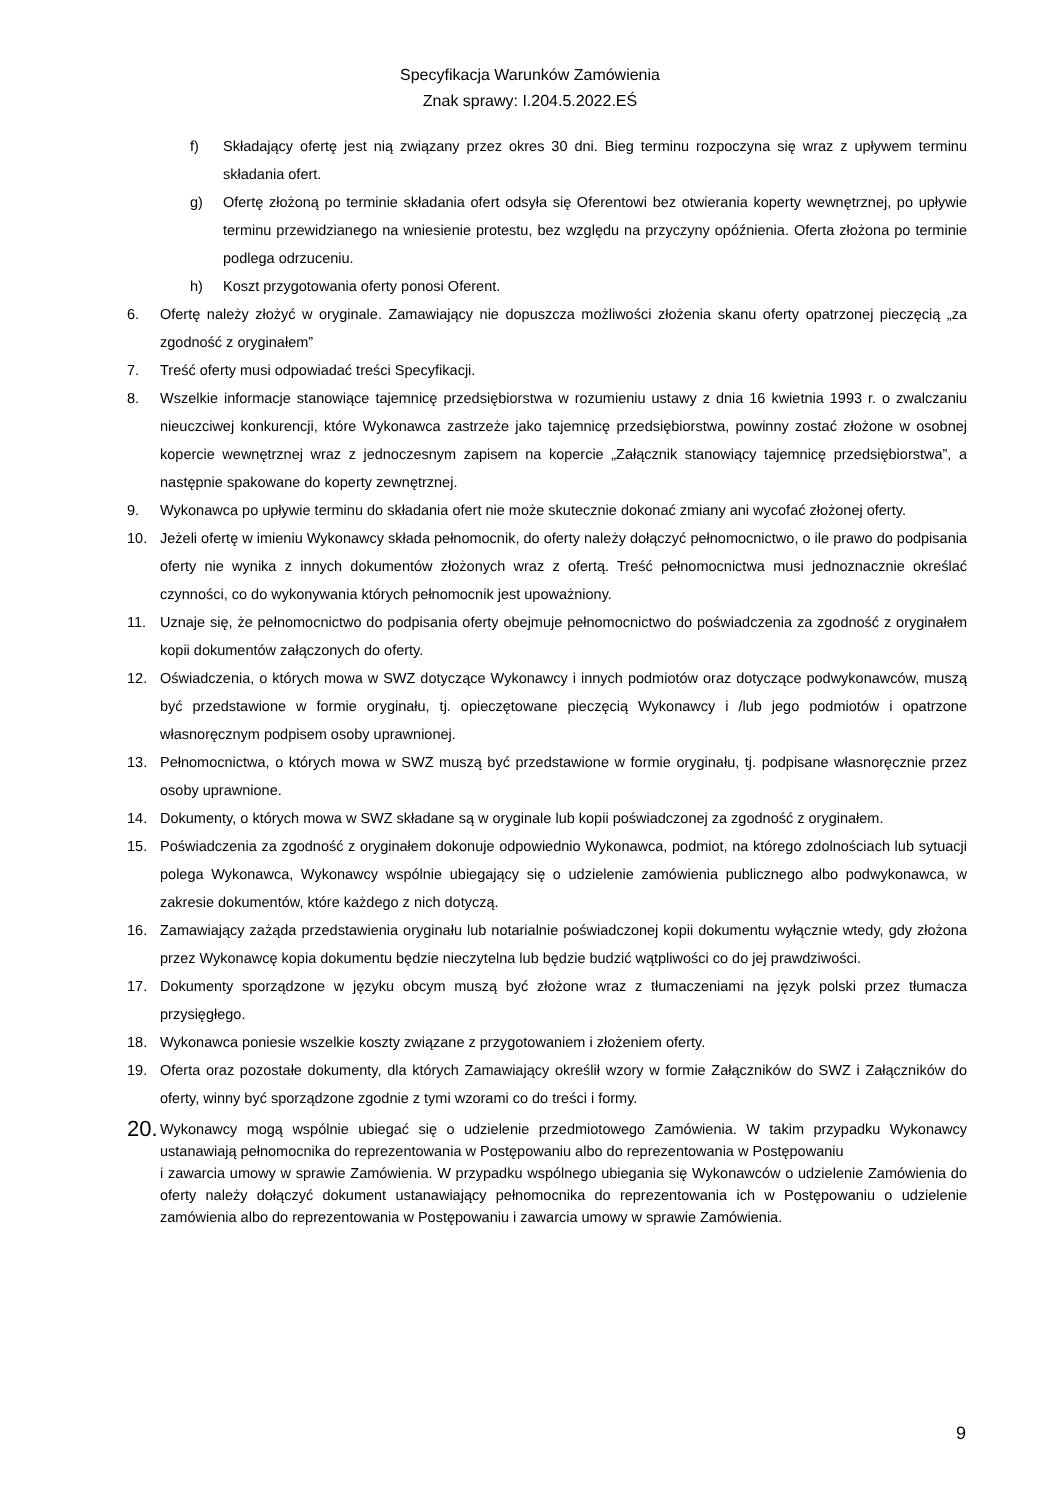Specyfikacja Warunków Zamówienia
Znak sprawy: I.204.5.2022.EŚ
f) Składający ofertę jest nią związany przez okres 30 dni. Bieg terminu rozpoczyna się wraz z upływem terminu składania ofert.
g) Ofertę złożoną po terminie składania ofert odsyła się Oferentowi bez otwierania koperty wewnętrznej, po upływie terminu przewidzianego na wniesienie protestu, bez względu na przyczyny opóźnienia. Oferta złożona po terminie podlega odrzuceniu.
h) Koszt przygotowania oferty ponosi Oferent.
6. Ofertę należy złożyć w oryginale. Zamawiający nie dopuszcza możliwości złożenia skanu oferty opatrzonej pieczęcią „za zgodność z oryginałem”
7. Treść oferty musi odpowiadać treści Specyfikacji.
8. Wszelkie informacje stanowiące tajemnicę przedsiębiorstwa w rozumieniu ustawy z dnia 16 kwietnia 1993 r. o zwalczaniu nieuczciwej konkurencji, które Wykonawca zastrzeże jako tajemnicę przedsiębiorstwa, powinny zostać złożone w osobnej kopercie wewnętrznej wraz z jednoczesnym zapisem na kopercie „Załącznik stanowiący tajemnicę przedsiębiorstwa”, a następnie spakowane do koperty zewnętrznej.
9. Wykonawca po upływie terminu do składania ofert nie może skutecznie dokonać zmiany ani wycofać złożonej oferty.
10. Jeżeli ofertę w imieniu Wykonawcy składa pełnomocnik, do oferty należy dołączyć pełnomocnictwo, o ile prawo do podpisania oferty nie wynika z innych dokumentów złożonych wraz z ofertą. Treść pełnomocnictwa musi jednoznacznie określać czynności, co do wykonywania których pełnomocnik jest upoważniony.
11. Uznaje się, że pełnomocnictwo do podpisania oferty obejmuje pełnomocnictwo do poświadczenia za zgodność z oryginałem kopii dokumentów załączonych do oferty.
12. Oświadczenia, o których mowa w SWZ dotyczące Wykonawcy i innych podmiotów oraz dotyczące podwykonawców, muszą być przedstawione w formie oryginału, tj. opieczętowane pieczęcią Wykonawcy i /lub jego podmiotów i opatrzone własnoręcznym podpisem osoby uprawnionej.
13. Pełnomocnictwa, o których mowa w SWZ muszą być przedstawione w formie oryginału, tj. podpisane własnoręcznie przez osoby uprawnione.
14. Dokumenty, o których mowa w SWZ składane są w oryginale lub kopii poświadczonej za zgodność z oryginałem.
15. Poświadczenia za zgodność z oryginałem dokonuje odpowiednio Wykonawca, podmiot, na którego zdolnościach lub sytuacji polega Wykonawca, Wykonawcy wspólnie ubiegający się o udzielenie zamówienia publicznego albo podwykonawca, w zakresie dokumentów, które każdego z nich dotyczą.
16. Zamawiający zażąda przedstawienia oryginału lub notarialnie poświadczonej kopii dokumentu wyłącznie wtedy, gdy złożona przez Wykonawcę kopia dokumentu będzie nieczytelna lub będzie budzić wątpliwości co do jej prawdziwości.
17. Dokumenty sporządzone w języku obcym muszą być złożone wraz z tłumaczeniami na język polski przez tłumacza przysięgłego.
18. Wykonawca poniesie wszelkie koszty związane z przygotowaniem i złożeniem oferty.
19. Oferta oraz pozostałe dokumenty, dla których Zamawiający określił wzory w formie Załączników do SWZ i Załączników do oferty, winny być sporządzone zgodnie z tymi wzorami co do treści i formy.
20.
Wykonawcy mogą wspólnie ubiegać się o udzielenie przedmiotowego Zamówienia. W takim przypadku Wykonawcy ustanawiają pełnomocnika do reprezentowania w Postępowaniu albo do reprezentowania w Postępowaniu
i zawarcia umowy w sprawie Zamówienia. W przypadku wspólnego ubiegania się Wykonawców o udzielenie Zamówienia do oferty należy dołączyć dokument ustanawiający pełnomocnika do reprezentowania ich w Postępowaniu o udzielenie zamówienia albo do reprezentowania w Postępowaniu i zawarcia umowy w sprawie Zamówienia.
9